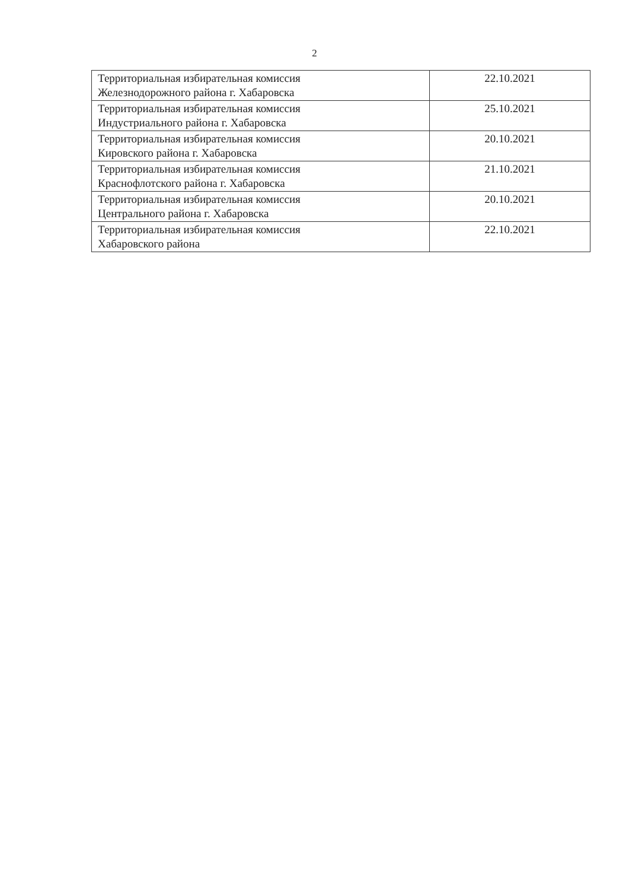2
| Территориальная избирательная комиссия Железнодорожного района г. Хабаровска | 22.10.2021 |
| Территориальная избирательная комиссия Индустриального района г. Хабаровска | 25.10.2021 |
| Территориальная избирательная комиссия Кировского района г. Хабаровска | 20.10.2021 |
| Территориальная избирательная комиссия Краснофлотского района г. Хабаровска | 21.10.2021 |
| Территориальная избирательная комиссия Центрального района г. Хабаровска | 20.10.2021 |
| Территориальная избирательная комиссия Хабаровского района | 22.10.2021 |